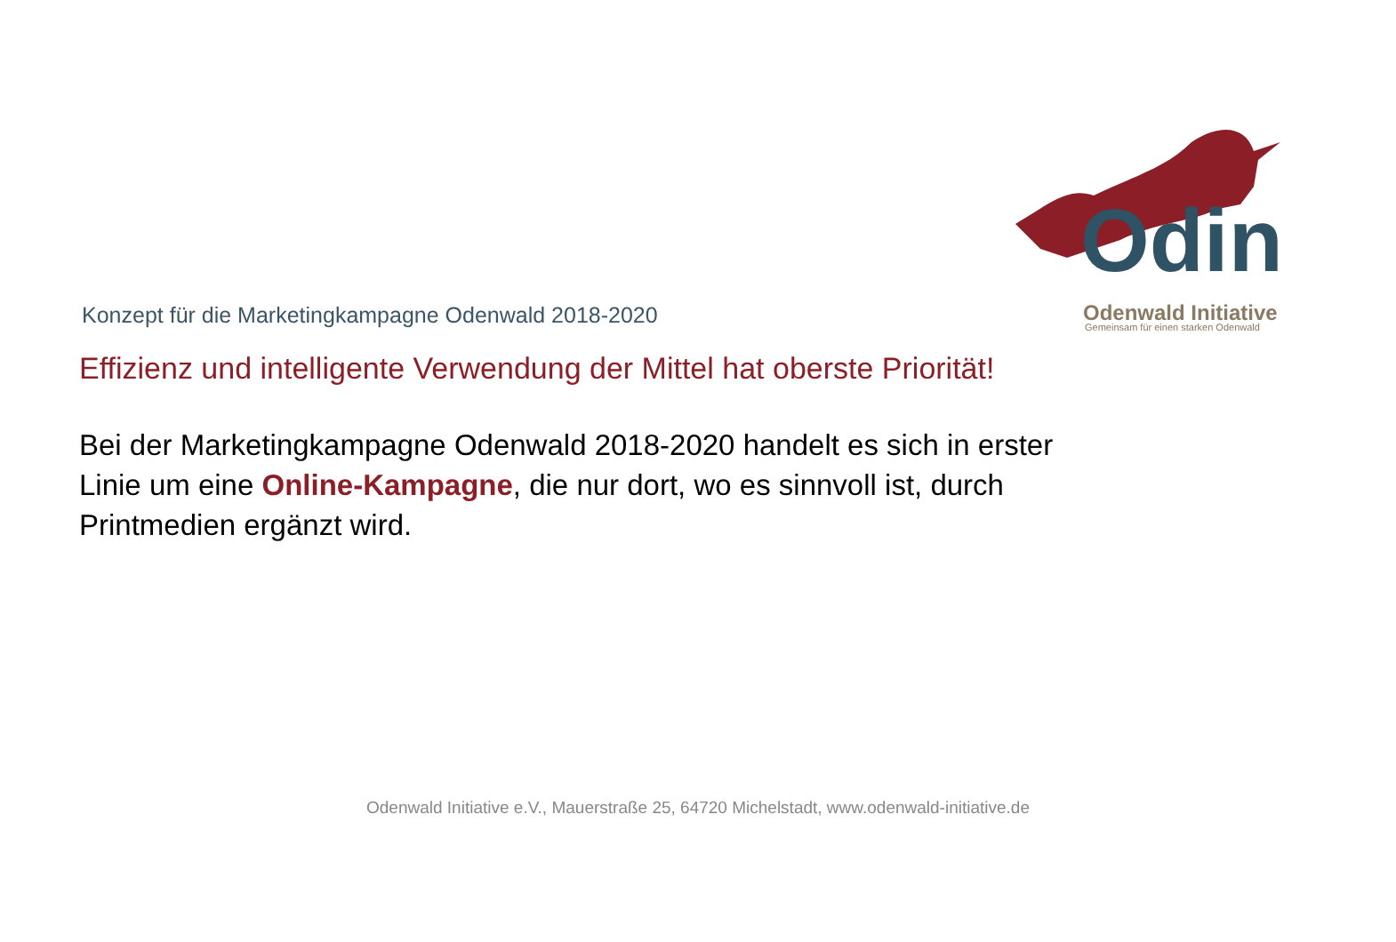Odin
Odenwald Initiative
Gemeinsam für einen starken Odenwald
Konzept für die Marketingkampagne Odenwald 2018-2020
Effizienz und intelligente Verwendung der Mittel hat oberste Priorität!
Bei der Marketingkampagne Odenwald 2018-2020 handelt es sich in erster Linie um eine Online-Kampagne, die nur dort, wo es sinnvoll ist, durch Printmedien ergänzt wird.
Odenwald Initiative e.V., Mauerstraße 25, 64720 Michelstadt, www.odenwald-initiative.de